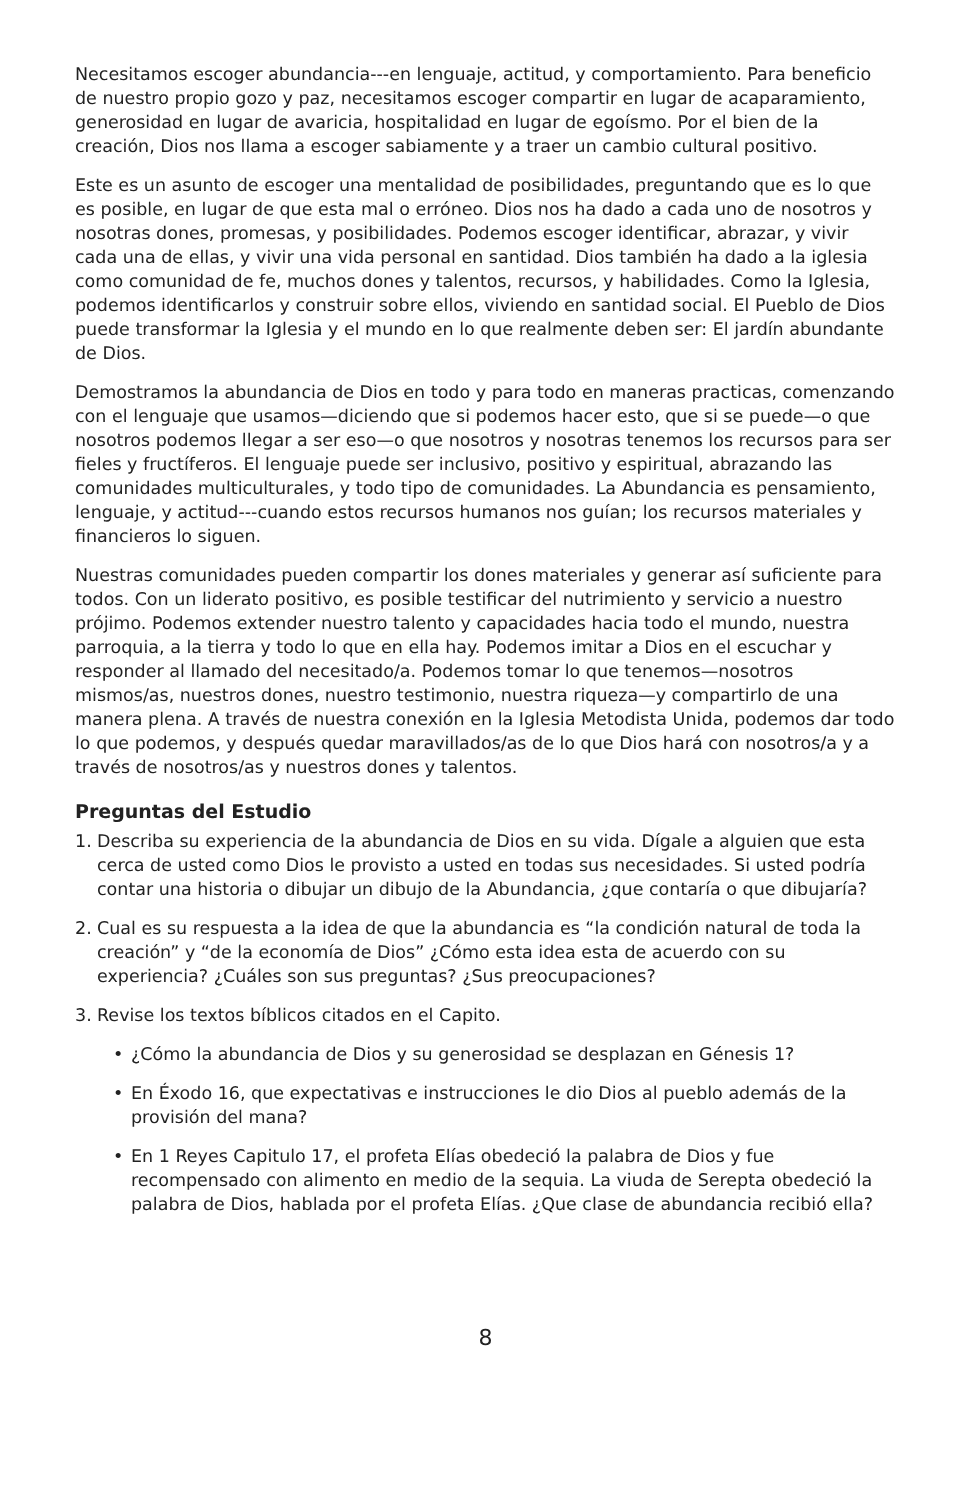Necesitamos escoger abundancia---en lenguaje, actitud, y comportamiento. Para beneficio de nuestro propio gozo y paz, necesitamos escoger compartir en lugar de acaparamiento, generosidad en lugar de avaricia, hospitalidad en lugar de egoísmo. Por el bien de la creación, Dios nos llama a escoger sabiamente y a traer un cambio cultural positivo.
Este es un asunto de escoger una mentalidad de posibilidades, preguntando que es lo que es posible, en lugar de que esta mal o erróneo. Dios nos ha dado a cada uno de nosotros y nosotras dones, promesas, y posibilidades. Podemos escoger identificar, abrazar, y vivir cada una de ellas, y vivir una vida personal en santidad. Dios también ha dado a la iglesia como comunidad de fe, muchos dones y talentos, recursos, y habilidades. Como la Iglesia, podemos identificarlos y construir sobre ellos, viviendo en santidad social. El Pueblo de Dios puede transformar la Iglesia y el mundo en lo que realmente deben ser: El jardín abundante de Dios.
Demostramos la abundancia de Dios en todo y para todo en maneras practicas, comenzando con el lenguaje que usamos—diciendo que si podemos hacer esto, que si se puede—o que nosotros podemos llegar a ser eso—o que nosotros y nosotras tenemos los recursos para ser fieles y fructíferos. El lenguaje puede ser inclusivo, positivo y espiritual, abrazando las comunidades multiculturales, y todo tipo de comunidades. La Abundancia es pensamiento, lenguaje, y actitud---cuando estos recursos humanos nos guían; los recursos materiales y financieros lo siguen.
Nuestras comunidades pueden compartir los dones materiales y generar así suficiente para todos. Con un liderato positivo, es posible testificar del nutrimiento y servicio a nuestro prójimo. Podemos extender nuestro talento y capacidades hacia todo el mundo, nuestra parroquia, a la tierra y todo lo que en ella hay. Podemos imitar a Dios en el escuchar y responder al llamado del necesitado/a. Podemos tomar lo que tenemos—nosotros mismos/as, nuestros dones, nuestro testimonio, nuestra riqueza—y compartirlo de una manera plena. A través de nuestra conexión en la Iglesia Metodista Unida, podemos dar todo lo que podemos, y después quedar maravillados/as de lo que Dios hará con nosotros/a y a través de nosotros/as y nuestros dones y talentos.
Preguntas del Estudio
1. Describa su experiencia de la abundancia de Dios en su vida. Dígale a alguien que esta cerca de usted como Dios le provisto a usted en todas sus necesidades. Si usted podría contar una historia o dibujar un dibujo de la Abundancia, ¿que contaría o que dibujaría?
2. Cual es su respuesta a la idea de que la abundancia es “la condición natural de toda la creación” y “de la economía de Dios” ¿Cómo esta idea esta de acuerdo con su experiencia? ¿Cuáles son sus preguntas? ¿Sus preocupaciones?
3. Revise los textos bíblicos citados en el Capito.
• ¿Cómo la abundancia de Dios y su generosidad se desplazan en Génesis 1?
• En Éxodo 16, que expectativas e instrucciones le dio Dios al pueblo además de la provisión del mana?
• En 1 Reyes Capitulo 17, el profeta Elías obedeció la palabra de Dios y fue recompensado con alimento en medio de la sequia. La viuda de Serepta obedeció la palabra de Dios, hablada por el profeta Elías. ¿Que clase de abundancia recibió ella?
8